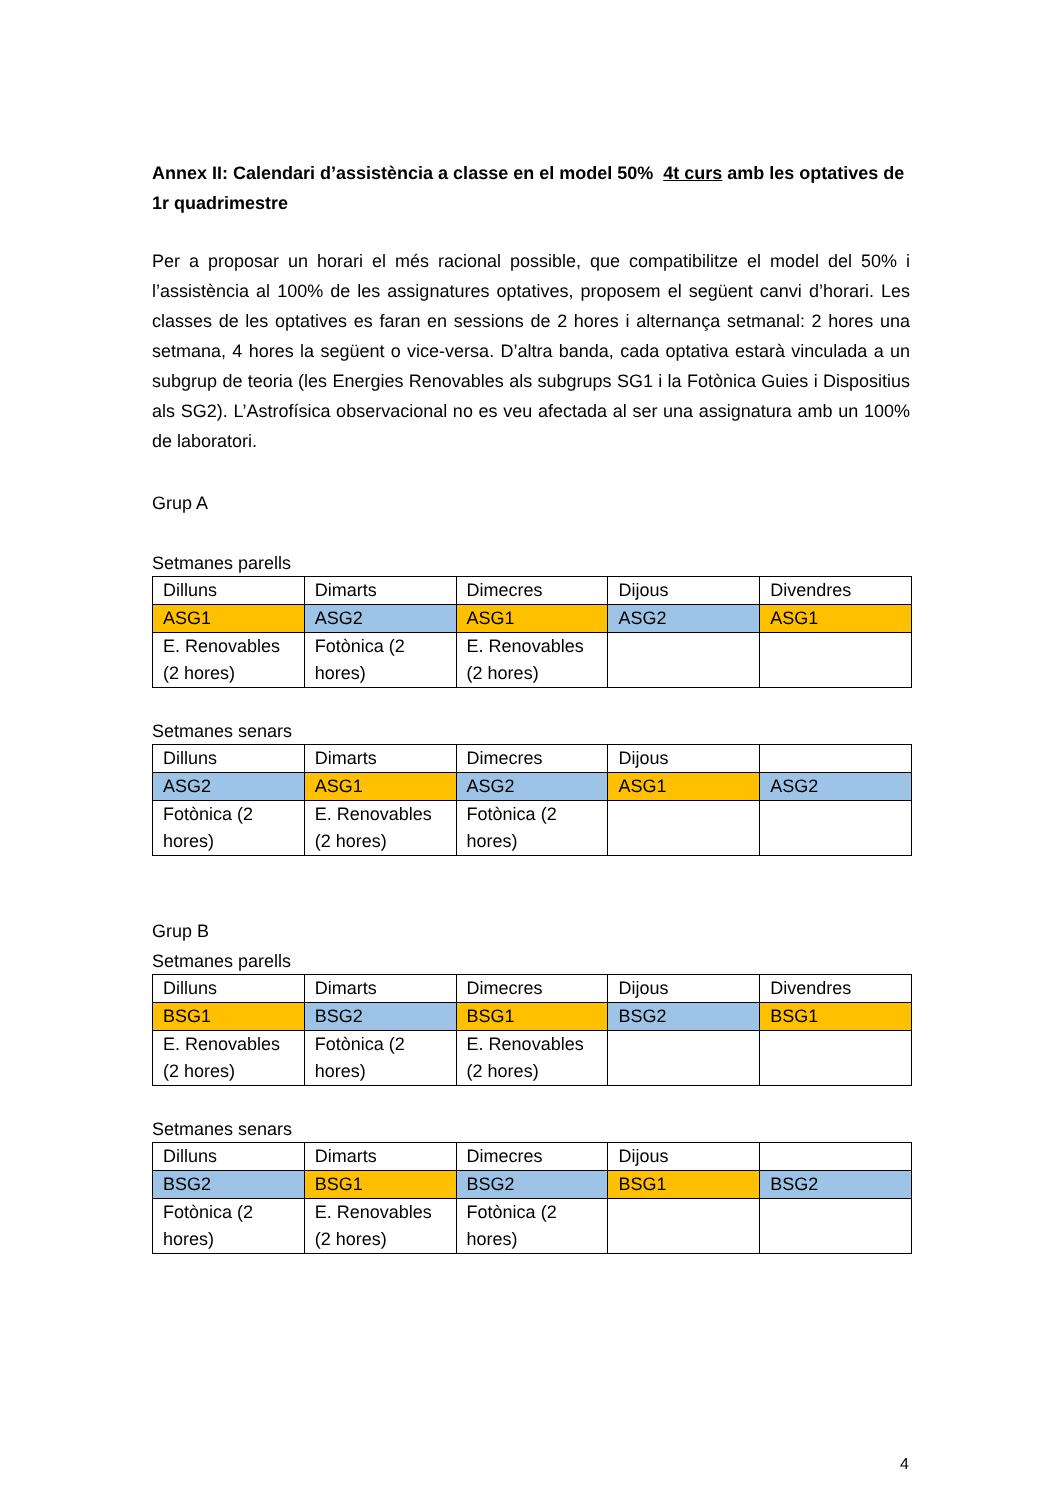Annex II: Calendari d’assistència a classe en el model 50% 4t curs amb les optatives de 1r quadrimestre
Per a proposar un horari el més racional possible, que compatibilitze el model del 50% i l’assistència al 100% de les assignatures optatives, proposem el següent canvi d’horari. Les classes de les optatives es faran en sessions de 2 hores i alternança setmanal: 2 hores una setmana, 4 hores la següent o vice-versa. D’altra banda, cada optativa estarà vinculada a un subgrup de teoria (les Energies Renovables als subgrups SG1 i la Fotònica Guies i Dispositius als SG2). L’Astrofísica observacional no es veu afectada al ser una assignatura amb un 100% de laboratori.
Grup A
Setmanes parells
| Dilluns | Dimarts | Dimecres | Dijous | Divendres |
| ASG1 | ASG2 | ASG1 | ASG2 | ASG1 |
| E. Renovables (2 hores) | Fotònica (2 hores) | E. Renovables (2 hores) | | |
Setmanes senars
| Dilluns | Dimarts | Dimecres | Dijous | |
| ASG2 | ASG1 | ASG2 | ASG1 | ASG2 |
| Fotònica (2 hores) | E. Renovables (2 hores) | Fotònica (2 hores) | | |
Grup B
Setmanes parells
| Dilluns | Dimarts | Dimecres | Dijous | Divendres |
| BSG1 | BSG2 | BSG1 | BSG2 | BSG1 |
| E. Renovables (2 hores) | Fotònica (2 hores) | E. Renovables (2 hores) | | |
Setmanes senars
| Dilluns | Dimarts | Dimecres | Dijous | |
| BSG2 | BSG1 | BSG2 | BSG1 | BSG2 |
| Fotònica (2 hores) | E. Renovables (2 hores) | Fotònica (2 hores) | | |
4